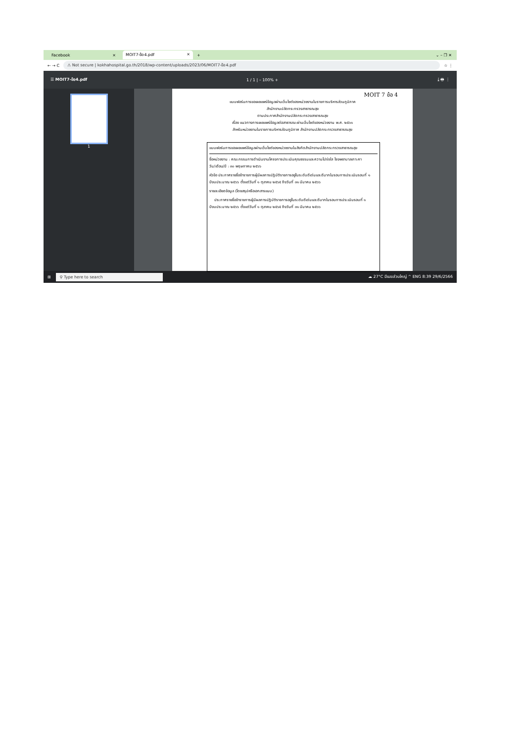Facebook × MOIT7-ข้อ4.pdf ×
+ ⌄ – ❐ ✕
← → C
⚠ Not secure | kokhahospital.go.th/2018/wp-content/uploads/2023/06/MOIT7-ข้อ4.pdf
☆ ⋮
☰ MOIT7-ข้อ4.pdf 1 / 1 | – 100% + ⤓ 🖶 ⋮
1
MOIT 7 ข้อ 4
แบบฟอร์มการขอเผยแพร่ข้อมูลผ่านเว็บไซต์ของหน่วยงานในราชการบริหารส่วนภูมิภาค
สำนักงานปลัดกระทรวงสาธารณสุข
ตามประกาศสำนักงานปลัดกระทรวงสาธารณสุข
เรื่อง แนวทางการเผยแพร่ข้อมูลต่อสาธารณะผ่านเว็บไซต์ของหน่วยงาน พ.ศ. ๒๕๖๑
สำหรับหน่วยงานในราชการบริหารส่วนภูมิภาค สำนักงานปลัดกระทรวงสาธารณสุข
แบบฟอร์มการขอเผยแพร่ข้อมูลผ่านเว็บไซต์ของหน่วยงานในสังกัดสำนักงานปลัดกระทรวงสาธารณสุข
ชื่อหน่วยงาน : คณะกรรมการดำเนินงานโครงการประเมินคุณธรรมและความโปร่งใส โรงพยาบาลเกาะคา
วัน/เดือน/ปี : ๓๐ พฤษภาคม ๒๕๖๖
หัวข้อ ประกาศรายชื่อข้าราชการผู้มีผลการปฏิบัติราชการอยู่ในระดับดีเด่นและดีมากในรอบการประเมินรอบที่ ๑ ปีงบประมาณ ๒๕๖๖ ตั้งแต่วันที่ ๑ ตุลาคม ๒๕๖๕ ถึงวันที่ ๓๑ มีนาคม ๒๕๖๖
รายละเอียดข้อมูล (โดยสรุปหรือเอกสารแนบ)
ประกาศรายชื่อข้าราชการผู้มีผลการปฏิบัติราชการอยู่ในระดับดีเด่นและดีมากในรอบการประเมินรอบที่ ๑ ปีงบประมาณ ๒๕๖๖ ตั้งแต่วันที่ ๑ ตุลาคม ๒๕๖๕ ถึงวันที่ ๓๑ มีนาคม ๒๕๖๖
⊞
⚲ Type here to search
☁ 27°C มีเมฆส่วนใหญ่ ^ ENG 8:39 29/6/2566